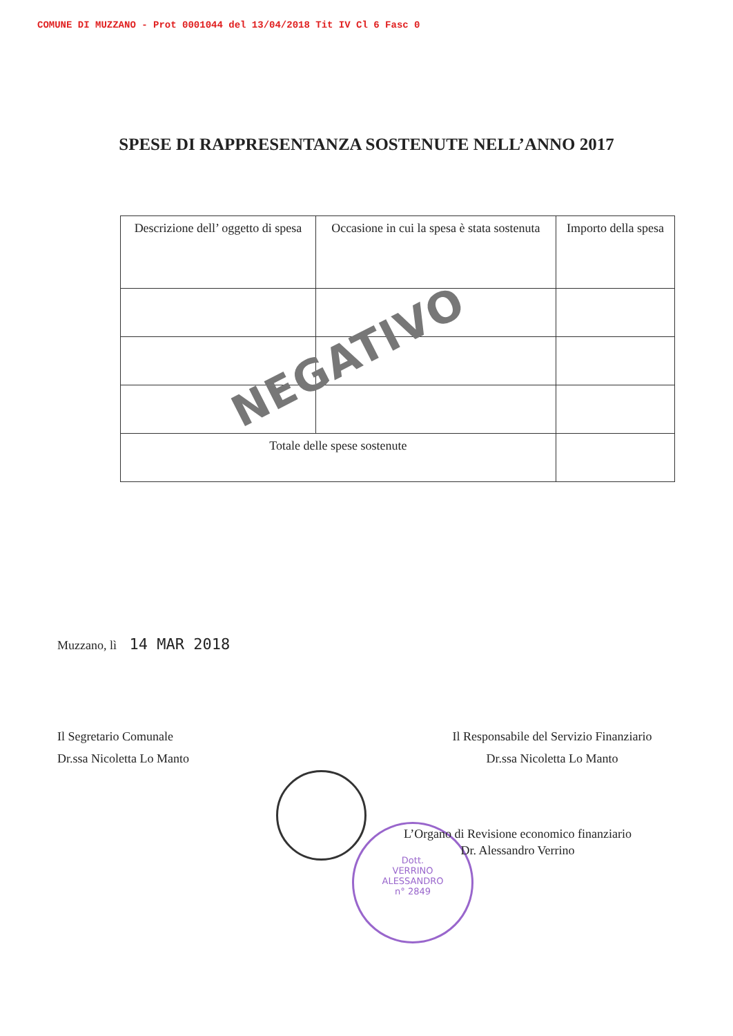COMUNE DI MUZZANO - Prot 0001044 del 13/04/2018 Tit IV Cl 6 Fasc 0
SPESE DI RAPPRESENTANZA SOSTENUTE NELL’ANNO 2017
| Descrizione dell’ oggetto di spesa | Occasione in cui la spesa è stata sostenuta | Importo della spesa |
| Totale delle spese sostenute | | |
NEGATIVO
Muzzano, lì 14 MAR 2018
Il Segretario Comunale
Dr.ssa Nicoletta Lo Manto
Il Responsabile del Servizio Finanziario
Dr.ssa Nicoletta Lo Manto
Dott.
VERRINO
ALESSANDRO
n° 2849
L’Organo di Revisione economico finanziario
Dr. Alessandro Verrino